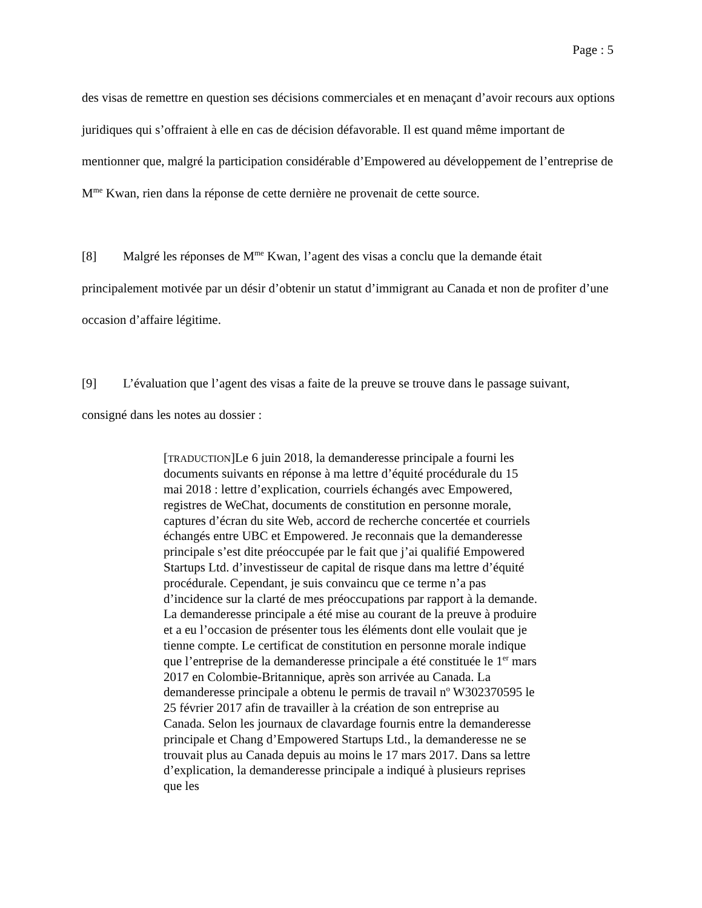Page : 5
des visas de remettre en question ses décisions commerciales et en menaçant d’avoir recours aux options juridiques qui s’offraient à elle en cas de décision défavorable. Il est quand même important de mentionner que, malgré la participation considérable d’Empowered au développement de l’entreprise de M<sup>me</sup> Kwan, rien dans la réponse de cette dernière ne provenait de cette source.
[8] Malgré les réponses de M<sup>me</sup> Kwan, l’agent des visas a conclu que la demande était principalement motivée par un désir d’obtenir un statut d’immigrant au Canada et non de profiter d’une occasion d’affaire légitime.
[9] L’évaluation que l’agent des visas a faite de la preuve se trouve dans le passage suivant, consigné dans les notes au dossier :
[TRADUCTION]Le 6 juin 2018, la demanderesse principale a fourni les documents suivants en réponse à ma lettre d’équité procédurale du 15 mai 2018 : lettre d’explication, courriels échangés avec Empowered, registres de WeChat, documents de constitution en personne morale, captures d’écran du site Web, accord de recherche concertée et courriels échangés entre UBC et Empowered. Je reconnais que la demanderesse principale s’est dite préoccupée par le fait que j’ai qualifié Empowered Startups Ltd. d’investisseur de capital de risque dans ma lettre d’équité procédurale. Cependant, je suis convaincu que ce terme n’a pas d’incidence sur la clarté de mes préoccupations par rapport à la demande. La demanderesse principale a été mise au courant de la preuve à produire et a eu l’occasion de présenter tous les éléments dont elle voulait que je tienne compte. Le certificat de constitution en personne morale indique que l’entreprise de la demanderesse principale a été constituée le 1<sup>er</sup> mars 2017 en Colombie-Britannique, après son arrivée au Canada. La demanderesse principale a obtenu le permis de travail n<sup>o</sup> W302370595 le 25 février 2017 afin de travailler à la création de son entreprise au Canada. Selon les journaux de clavardage fournis entre la demanderesse principale et Chang d’Empowered Startups Ltd., la demanderesse ne se trouvait plus au Canada depuis au moins le 17 mars 2017. Dans sa lettre d’explication, la demanderesse principale a indiqué à plusieurs reprises que les